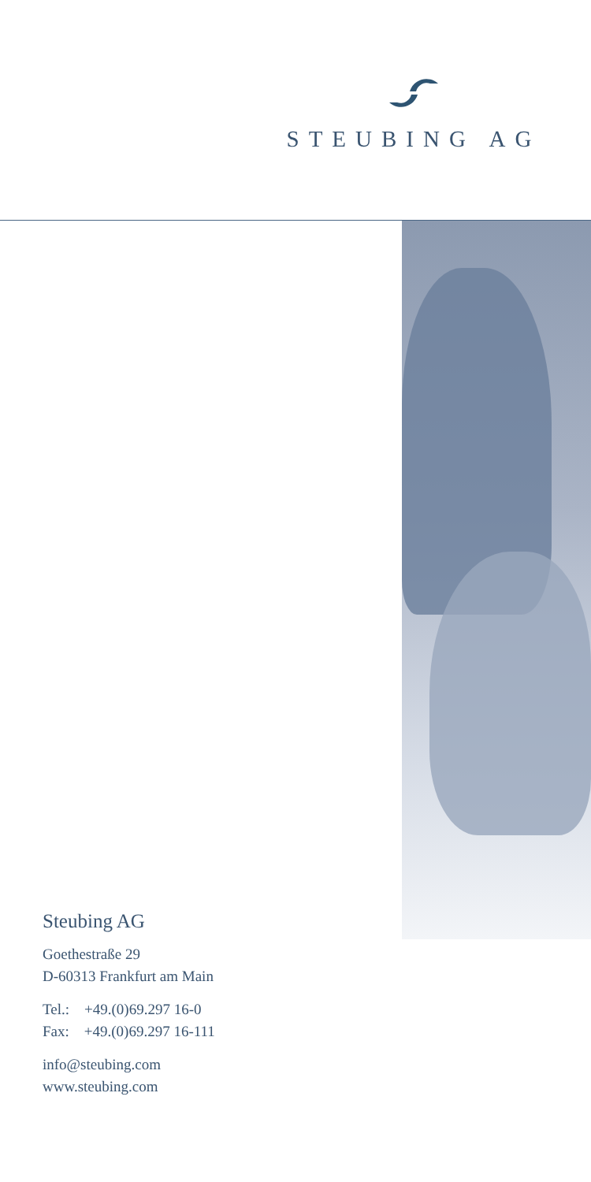STEUBING AG
Steubing AG
Goethestraße 29
D-60313 Frankfurt am Main
Tel.: +49.(0)69.297 16-0
Fax: +49.(0)69.297 16-111
info@steubing.com
www.steubing.com